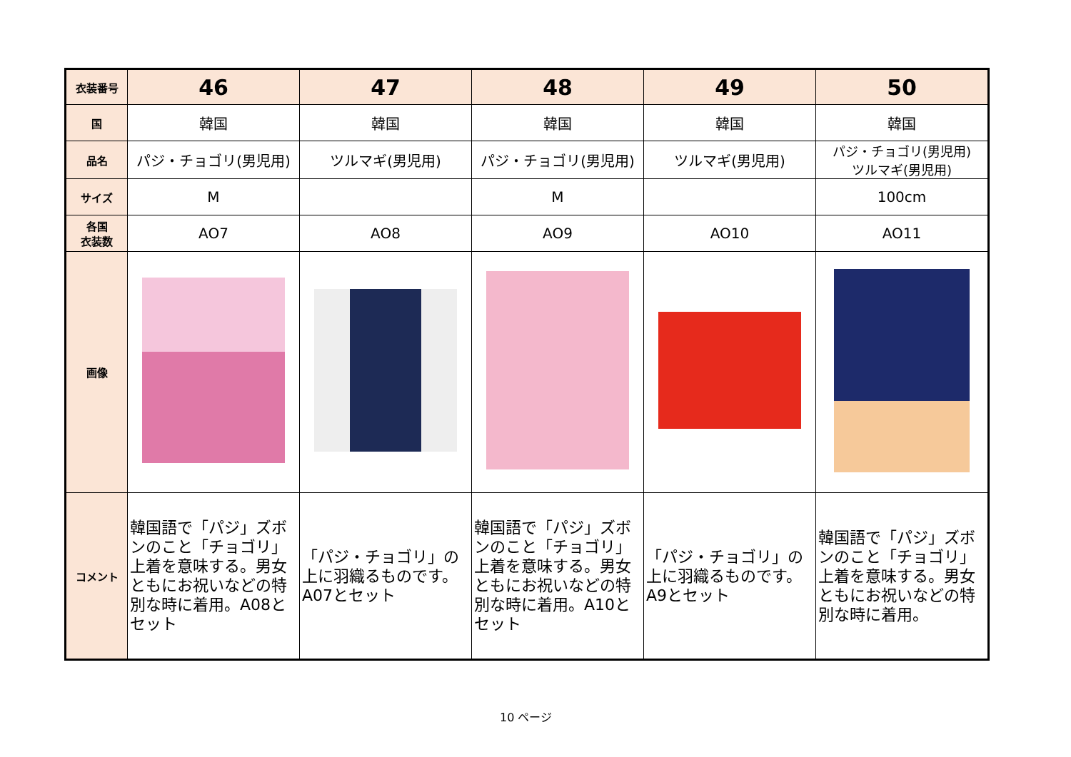| 衣装番号 | 46 | 47 | 48 | 49 | 50 |
| 国 | 韓国 | 韓国 | 韓国 | 韓国 | 韓国 |
| 品名 | パジ・チョゴリ(男児用) | ツルマギ(男児用) | パジ・チョゴリ(男児用) | ツルマギ(男児用) | パジ・チョゴリ(男児用) ツルマギ(男児用) |
| サイズ | M | | M | | 100cm |
| 各国 衣装数 | AO7 | AO8 | AO9 | AO10 | AO11 |
| 画像 | | | | | |
| コメント | 韓国語で「パジ」ズボンのこと「チョゴリ」上着を意味する。男女ともにお祝いなどの特別な時に着用。A08とセット | 「パジ・チョゴリ」の上に羽織るものです。A07とセット | 韓国語で「パジ」ズボンのこと「チョゴリ」上着を意味する。男女ともにお祝いなどの特別な時に着用。A10とセット | 「パジ・チョゴリ」の上に羽織るものです。A9とセット | 韓国語で「パジ」ズボンのこと「チョゴリ」上着を意味する。男女ともにお祝いなどの特別な時に着用。 |
10 ページ